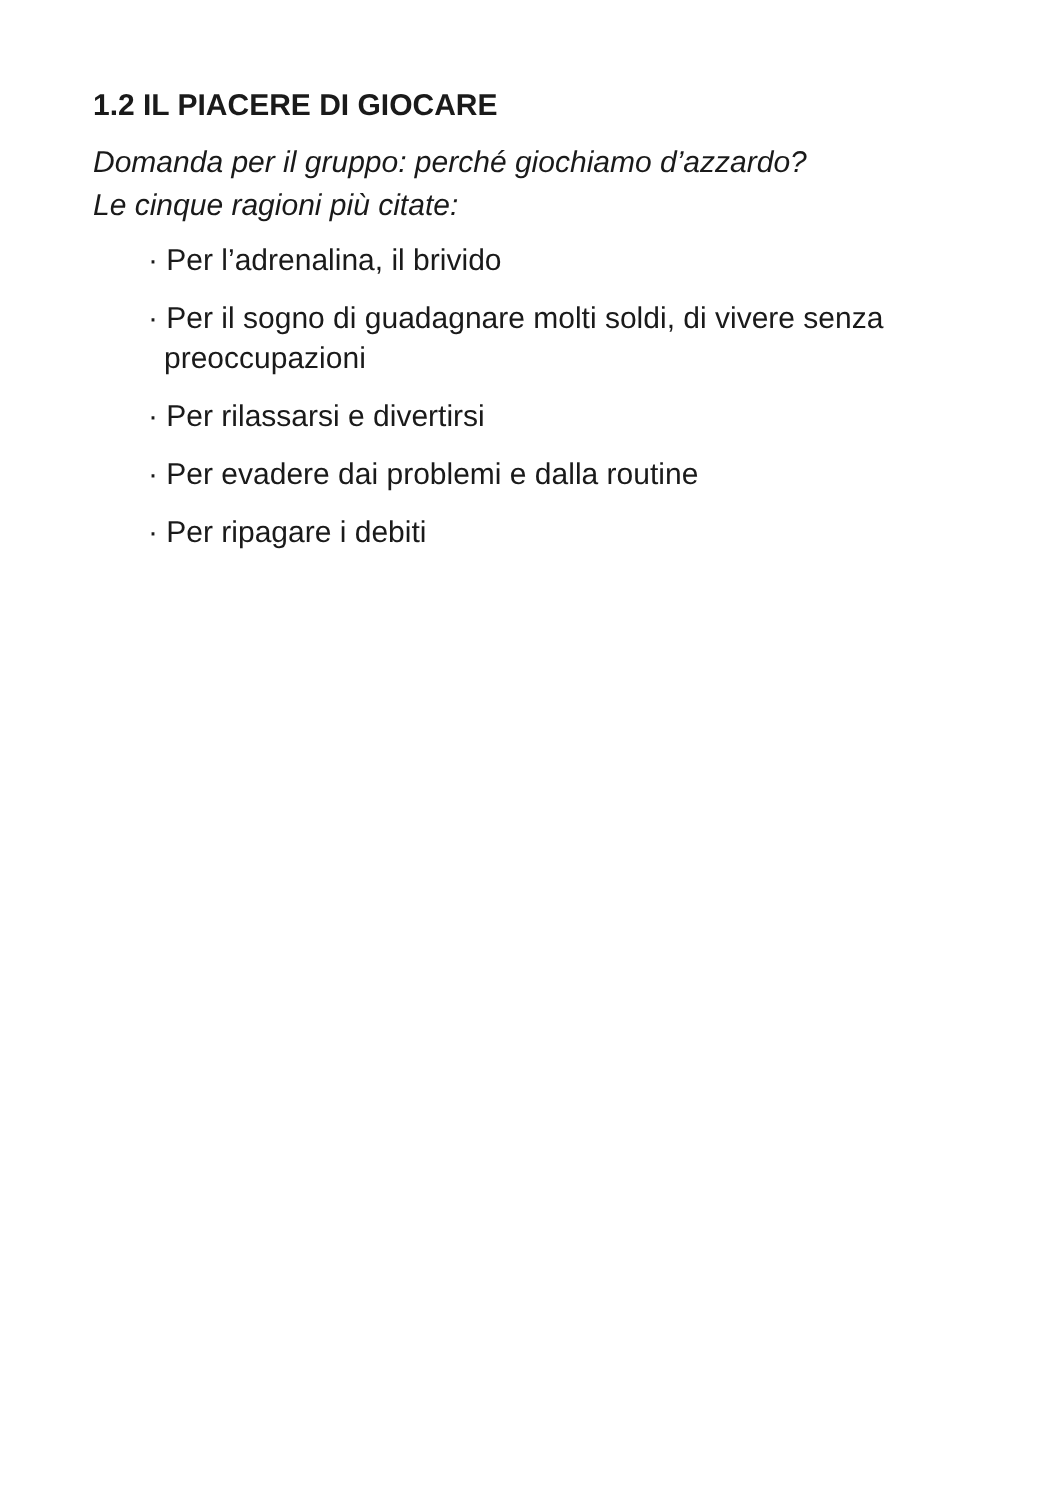1.2 IL PIACERE DI GIOCARE
Domanda per il gruppo: perché giochiamo d’azzardo?
Le cinque ragioni più citate:
· Per l’adrenalina, il brivido
· Per il sogno di guadagnare molti soldi, di vivere senza preoccupazioni
· Per rilassarsi e divertirsi
· Per evadere dai problemi e dalla routine
· Per ripagare i debiti